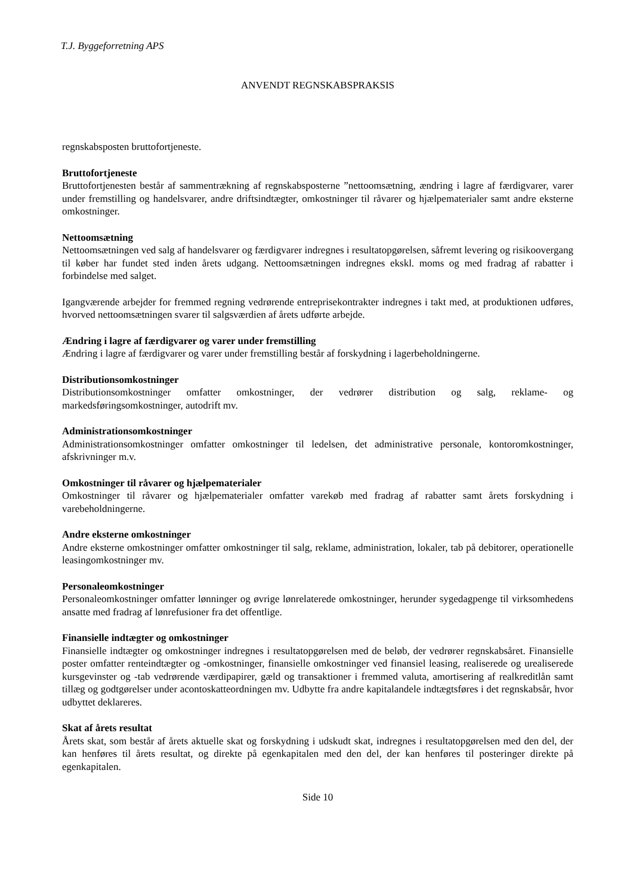T.J. Byggeforretning APS
ANVENDT REGNSKABSPRAKSIS
regnskabsposten bruttofortjeneste.
Bruttofortjeneste
Bruttofortjenesten består af sammentrækning af regnskabsposterne ”nettoomsætning, ændring i lagre af færdigvarer, varer under fremstilling og handelsvarer, andre driftsindtægter, omkostninger til råvarer og hjælpematerialer samt andre eksterne omkostninger.
Nettoomsætning
Nettoomsætningen ved salg af handelsvarer og færdigvarer indregnes i resultatopgørelsen, såfremt levering og risikoovergang til køber har fundet sted inden årets udgang. Nettoomsætningen indregnes ekskl. moms og med fradrag af rabatter i forbindelse med salget.
Igangværende arbejder for fremmed regning vedrørende entreprisekontrakter indregnes i takt med, at produktionen udføres, hvorved nettoomsætningen svarer til salgsværdien af årets udførte arbejde.
Ændring i lagre af færdigvarer og varer under fremstilling
Ændring i lagre af færdigvarer og varer under fremstilling består af forskydning i lagerbeholdningerne.
Distributionsomkostninger
Distributionsomkostninger omfatter omkostninger, der vedrører distribution og salg, reklame- og markedsføringsomkostninger, autodrift mv.
Administrationsomkostninger
Administrationsomkostninger omfatter omkostninger til ledelsen, det administrative personale, kontoromkostninger, afskrivninger m.v.
Omkostninger til råvarer og hjælpematerialer
Omkostninger til råvarer og hjælpematerialer omfatter varekøb med fradrag af rabatter samt årets forskydning i varebeholdningerne.
Andre eksterne omkostninger
Andre eksterne omkostninger omfatter omkostninger til salg, reklame, administration, lokaler, tab på debitorer, operationelle leasingomkostninger mv.
Personaleomkostninger
Personaleomkostninger omfatter lønninger og øvrige lønrelaterede omkostninger, herunder sygedagpenge til virksomhedens ansatte med fradrag af lønrefusioner fra det offentlige.
Finansielle indtægter og omkostninger
Finansielle indtægter og omkostninger indregnes i resultatopgørelsen med de beløb, der vedrører regnskabsåret. Finansielle poster omfatter renteindtægter og -omkostninger, finansielle omkostninger ved finansiel leasing, realiserede og urealiserede kursgevinster og -tab vedrørende værdipapirer, gæld og transaktioner i fremmed valuta, amortisering af realkreditlån samt tillæg og godtgørelser under acontoskatteordningen mv. Udbytte fra andre kapitalandele indtægtsføres i det regnskabsår, hvor udbyttet deklareres.
Skat af årets resultat
Årets skat, som består af årets aktuelle skat og forskydning i udskudt skat, indregnes i resultatopgørelsen med den del, der kan henføres til årets resultat, og direkte på egenkapitalen med den del, der kan henføres til posteringer direkte på egenkapitalen.
Side 10